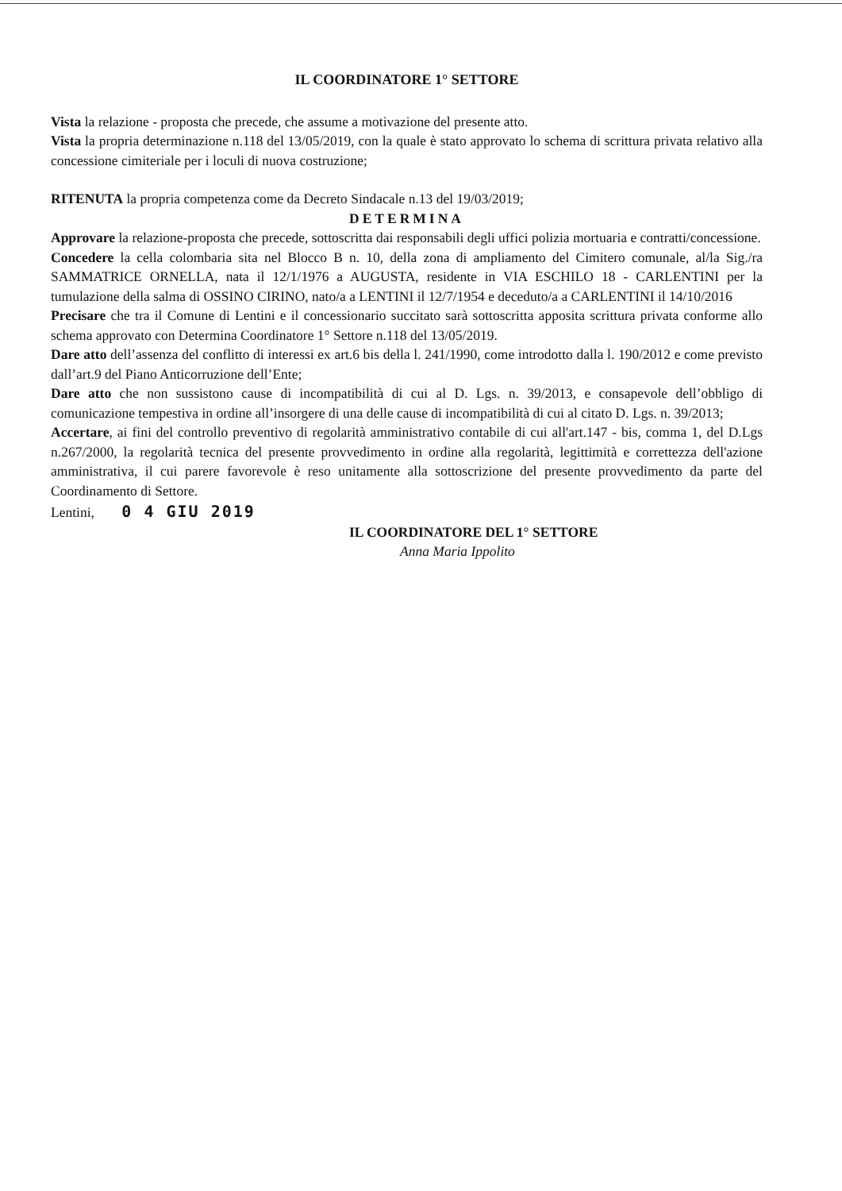IL COORDINATORE 1° SETTORE
Vista la relazione - proposta che precede, che assume a motivazione del presente atto.
Vista la propria determinazione n.118 del 13/05/2019, con la quale è stato approvato lo schema di scrittura privata relativo alla concessione cimiteriale per i loculi di nuova costruzione;
RITENUTA la propria competenza come da Decreto Sindacale n.13 del 19/03/2019;
DETERMINA
Approvare la relazione-proposta che precede, sottoscritta dai responsabili degli uffici polizia mortuaria e contratti/concessione.
Concedere la cella colombaria sita nel Blocco B n. 10, della zona di ampliamento del Cimitero comunale, al/la Sig./ra SAMMATRICE ORNELLA, nata il 12/1/1976 a AUGUSTA, residente in VIA ESCHILO 18 - CARLENTINI per la tumulazione della salma di OSSINO CIRINO, nato/a a LENTINI il 12/7/1954 e deceduto/a a CARLENTINI il 14/10/2016
Precisare che tra il Comune di Lentini e il concessionario succitato sarà sottoscritta apposita scrittura privata conforme allo schema approvato con Determina Coordinatore 1° Settore n.118 del 13/05/2019.
Dare atto dell’assenza del conflitto di interessi ex art.6 bis della l. 241/1990, come introdotto dalla l. 190/2012 e come previsto dall’art.9 del Piano Anticorruzione dell’Ente;
Dare atto che non sussistono cause di incompatibilità di cui al D. Lgs. n. 39/2013, e consapevole dell’obbligo di comunicazione tempestiva in ordine all’insorgere di una delle cause di incompatibilità di cui al citato D. Lgs. n. 39/2013;
Accertare, ai fini del controllo preventivo di regolarità amministrativo contabile di cui all'art.147 - bis, comma 1, del D.Lgs n.267/2000, la regolarità tecnica del presente provvedimento in ordine alla regolarità, legittimità e correttezza dell'azione amministrativa, il cui parere favorevole è reso unitamente alla sottoscrizione del presente provvedimento da parte del Coordinamento di Settore.
Lentini, 0 4 GIU 2019
IL COORDINATORE DEL 1° SETTORE
Anna Maria Ippolito